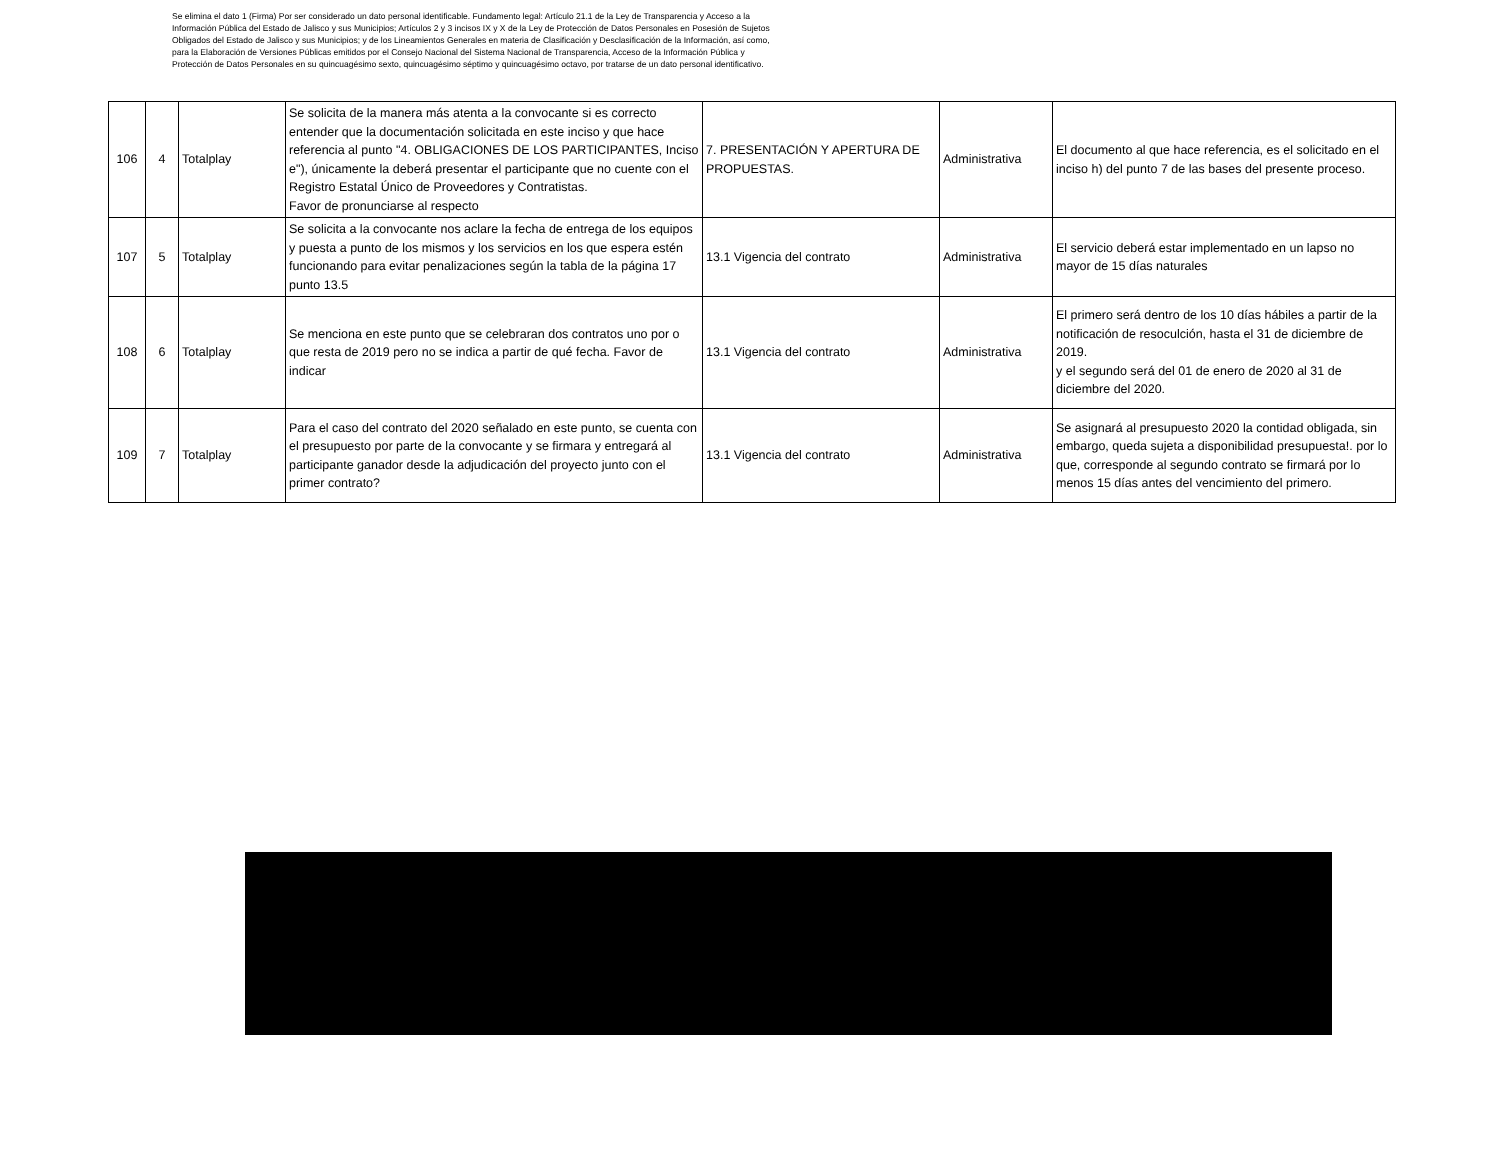Se elimina el dato 1 (Firma) Por ser considerado un dato personal identificable. Fundamento legal: Artículo 21.1 de la Ley de Transparencia y Acceso a la Información Pública del Estado de Jalisco y sus Municipios; Artículos 2 y 3 incisos IX y X de la Ley de Protección de Datos Personales en Posesión de Sujetos Obligados del Estado de Jalisco y sus Municipios; y de los Lineamientos Generales en materia de Clasificación y Desclasificación de la Información, así como, para la Elaboración de Versiones Públicas emitidos por el Consejo Nacional del Sistema Nacional de Transparencia, Acceso de la Información Pública y Protección de Datos Personales en su quincuagésimo sexto, quincuagésimo séptimo y quincuagésimo octavo, por tratarse de un dato personal identificativo.
| 106 | 4 | Totalplay | Se solicita de la manera más atenta a la convocante si es correcto entender que la documentación solicitada en este inciso y que hace referencia al punto "4. OBLIGACIONES DE LOS PARTICIPANTES, Inciso e"), únicamente la deberá presentar el participante que no cuente con el Registro Estatal Único de Proveedores y Contratistas. Favor de pronunciarse al respecto | 7. PRESENTACIÓN Y APERTURA DE PROPUESTAS. | Administrativa | El documento al que hace referencia, es el solicitado en el inciso h) del punto 7 de las bases del presente proceso. |
| 107 | 5 | Totalplay | Se solicita a la convocante nos aclare la fecha de entrega de los equipos y puesta a punto de los mismos y los servicios en los que espera estén funcionando para evitar penalizaciones según la tabla de la página 17 punto 13.5 | 13.1 Vigencia del contrato | Administrativa | El servicio deberá estar implementado en un lapso no mayor de 15 días naturales |
| 108 | 6 | Totalplay | Se menciona en este punto que se celebraran dos contratos uno por o que resta de 2019 pero no se indica a partir de qué fecha. Favor de indicar | 13.1 Vigencia del contrato | Administrativa | El primero será dentro de los 10 días hábiles a partir de la notificación de resoculción, hasta el 31 de diciembre de 2019. y el segundo será del 01 de enero de 2020 al 31 de diciembre del 2020. |
| 109 | 7 | Totalplay | Para el caso del contrato del 2020 señalado en este punto, se cuenta con el presupuesto por parte de la convocante y se firmara y entregará al participante ganador desde la adjudicación del proyecto junto con el primer contrato? | 13.1 Vigencia del contrato | Administrativa | Se asignará al presupuesto 2020 la contidad obligada, sin embargo, queda sujeta a disponibilidad presupuesta!. por lo que, corresponde al segundo contrato se firmará por lo menos 15 días antes del vencimiento del primero. |